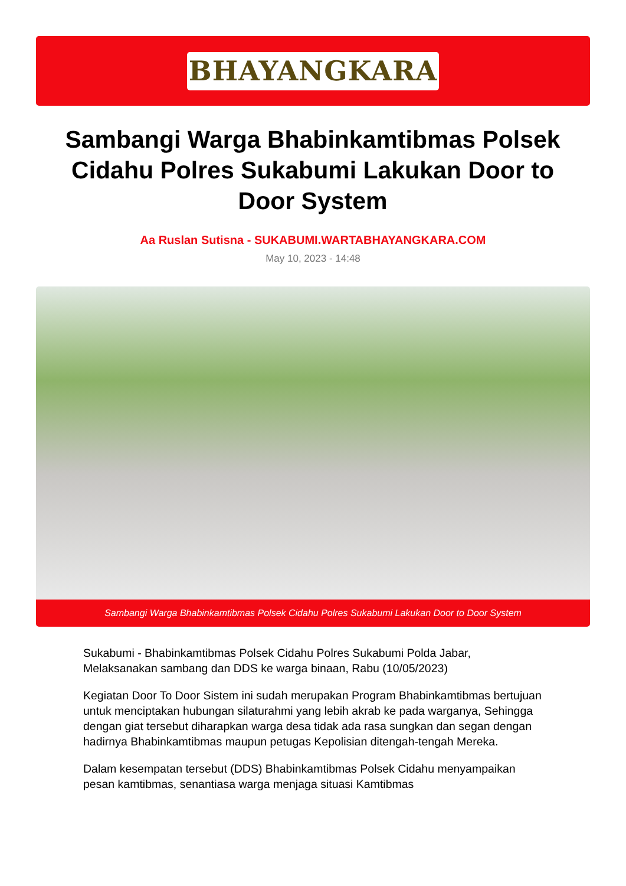BHAYANGKARA
Sambangi Warga Bhabinkamtibmas Polsek Cidahu Polres Sukabumi Lakukan Door to Door System
Aa Ruslan Sutisna - SUKABUMI.WARTABHAYANGKARA.COM
May 10, 2023 - 14:48
Sambangi Warga Bhabinkamtibmas Polsek Cidahu Polres Sukabumi Lakukan Door to Door System
Sukabumi - Bhabinkamtibmas Polsek Cidahu Polres Sukabumi Polda Jabar, Melaksanakan sambang dan DDS ke warga binaan, Rabu (10/05/2023)
Kegiatan Door To Door Sistem ini sudah merupakan Program Bhabinkamtibmas bertujuan untuk menciptakan hubungan silaturahmi yang lebih akrab ke pada warganya, Sehingga dengan giat tersebut diharapkan warga desa tidak ada rasa sungkan dan segan dengan hadirnya Bhabinkamtibmas maupun petugas Kepolisian ditengah-tengah Mereka.
Dalam kesempatan tersebut (DDS) Bhabinkamtibmas Polsek Cidahu menyampaikan pesan kamtibmas, senantiasa warga menjaga situasi Kamtibmas